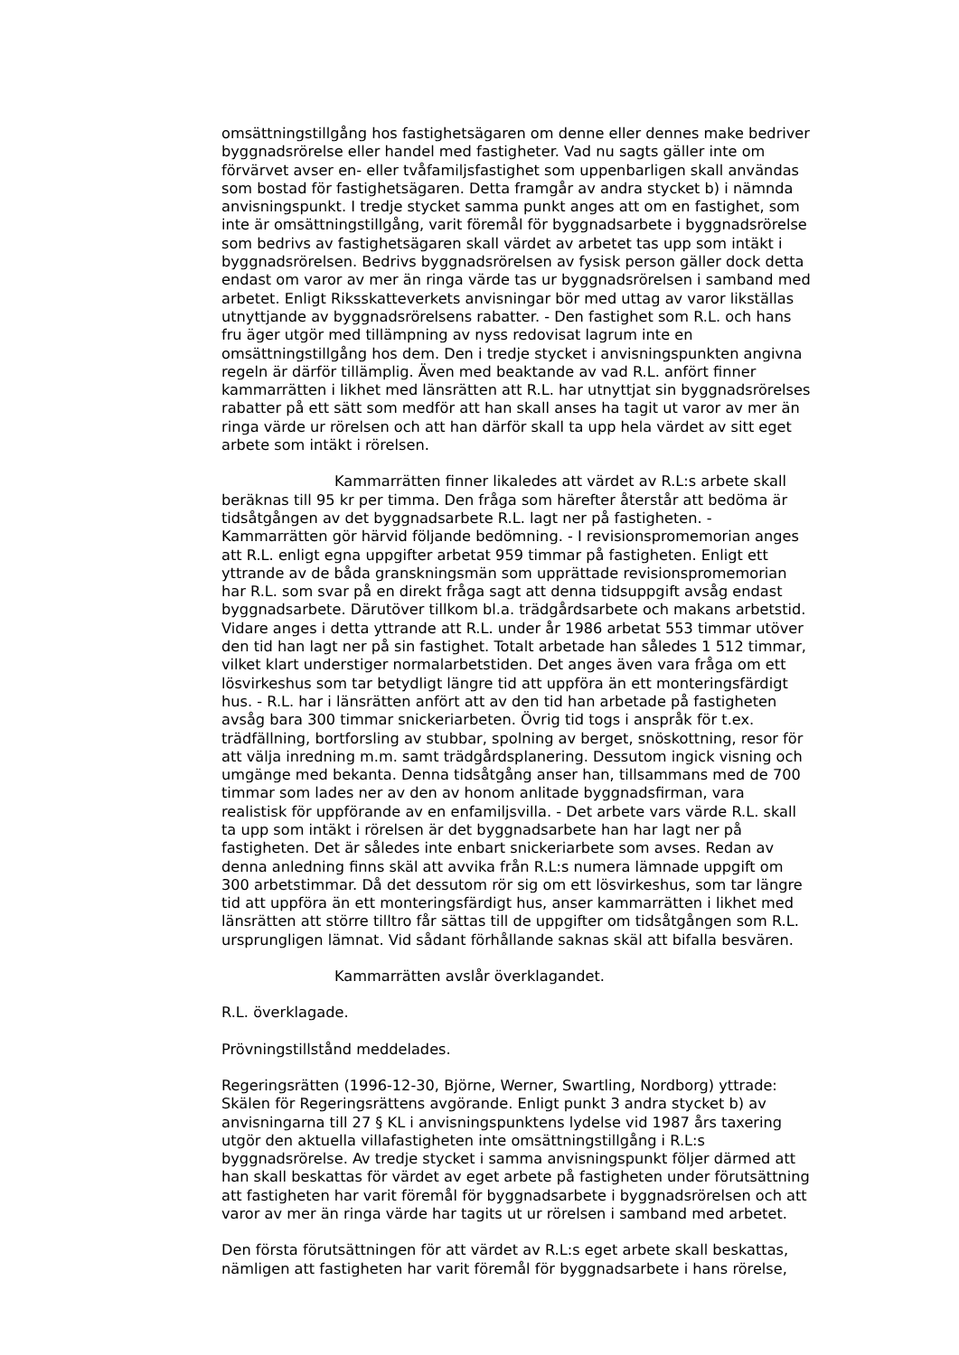omsättningstillgång hos fastighetsägaren om denne eller dennes make bedriver byggnadsrörelse eller handel med fastigheter. Vad nu sagts gäller inte om förvärvet avser en- eller tvåfamiljsfastighet som uppenbarligen skall användas som bostad för fastighetsägaren. Detta framgår av andra stycket b) i nämnda anvisningspunkt. I tredje stycket samma punkt anges att om en fastighet, som inte är omsättningstillgång, varit föremål för byggnadsarbete i byggnadsrörelse som bedrivs av fastighetsägaren skall värdet av arbetet tas upp som intäkt i byggnadsrörelsen. Bedrivs byggnadsrörelsen av fysisk person gäller dock detta endast om varor av mer än ringa värde tas ur byggnadsrörelsen i samband med arbetet. Enligt Riksskatteverkets anvisningar bör med uttag av varor likställas utnyttjande av byggnadsrörelsens rabatter. - Den fastighet som R.L. och hans fru äger utgör med tillämpning av nyss redovisat lagrum inte en omsättningstillgång hos dem. Den i tredje stycket i anvisningspunkten angivna regeln är därför tillämplig. Även med beaktande av vad R.L. anfört finner kammarrätten i likhet med länsrätten att R.L. har utnyttjat sin byggnadsrörelses rabatter på ett sätt som medför att han skall anses ha tagit ut varor av mer än ringa värde ur rörelsen och att han därför skall ta upp hela värdet av sitt eget arbete som intäkt i rörelsen.
Kammarrätten finner likaledes att värdet av R.L:s arbete skall beräknas till 95 kr per timma. Den fråga som härefter återstår att bedöma är tidsåtgången av det byggnadsarbete R.L. lagt ner på fastigheten. - Kammarrätten gör härvid följande bedömning. - I revisionspromemorian anges att R.L. enligt egna uppgifter arbetat 959 timmar på fastigheten. Enligt ett yttrande av de båda granskningsmän som upprättade revisionspromemorian har R.L. som svar på en direkt fråga sagt att denna tidsuppgift avsåg endast byggnadsarbete. Därutöver tillkom bl.a. trädgårdsarbete och makans arbetstid. Vidare anges i detta yttrande att R.L. under år 1986 arbetat 553 timmar utöver den tid han lagt ner på sin fastighet. Totalt arbetade han således 1 512 timmar, vilket klart understiger normalarbetstiden. Det anges även vara fråga om ett lösvirkeshus som tar betydligt längre tid att uppföra än ett monteringsfärdigt hus. - R.L. har i länsrätten anfört att av den tid han arbetade på fastigheten avsåg bara 300 timmar snickeriarbeten. Övrig tid togs i anspråk för t.ex. trädfällning, bortforsling av stubbar, spolning av berget, snöskottning, resor för att välja inredning m.m. samt trädgårdsplanering. Dessutom ingick visning och umgänge med bekanta. Denna tidsåtgång anser han, tillsammans med de 700 timmar som lades ner av den av honom anlitade byggnadsfirman, vara realistisk för uppförande av en enfamiljsvilla. - Det arbete vars värde R.L. skall ta upp som intäkt i rörelsen är det byggnadsarbete han har lagt ner på fastigheten. Det är således inte enbart snickeriarbete som avses. Redan av denna anledning finns skäl att avvika från R.L:s numera lämnade uppgift om 300 arbetstimmar. Då det dessutom rör sig om ett lösvirkeshus, som tar längre tid att uppföra än ett monteringsfärdigt hus, anser kammarrätten i likhet med länsrätten att större tilltro får sättas till de uppgifter om tidsåtgången som R.L. ursprungligen lämnat. Vid sådant förhållande saknas skäl att bifalla besvären.
Kammarrätten avslår överklagandet.
R.L. överklagade.
Prövningstillstånd meddelades.
Regeringsrätten (1996-12-30, Björne, Werner, Swartling, Nordborg) yttrade: Skälen för Regeringsrättens avgörande. Enligt punkt 3 andra stycket b) av anvisningarna till 27 § KL i anvisningspunktens lydelse vid 1987 års taxering utgör den aktuella villafastigheten inte omsättningstillgång i R.L:s byggnadsrörelse. Av tredje stycket i samma anvisningspunkt följer därmed att han skall beskattas för värdet av eget arbete på fastigheten under förutsättning att fastigheten har varit föremål för byggnadsarbete i byggnadsrörelsen och att varor av mer än ringa värde har tagits ut ur rörelsen i samband med arbetet.
Den första förutsättningen för att värdet av R.L:s eget arbete skall beskattas, nämligen att fastigheten har varit föremål för byggnadsarbete i hans rörelse,